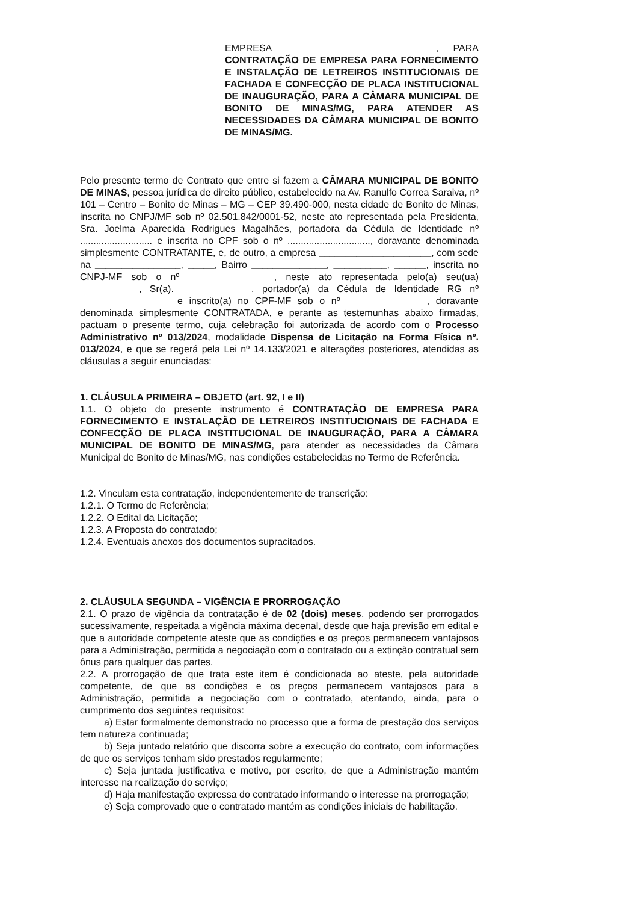EMPRESA ____________________________, PARA CONTRATAÇÃO DE EMPRESA PARA FORNECIMENTO E INSTALAÇÃO DE LETREIROS INSTITUCIONAIS DE FACHADA E CONFECÇÃO DE PLACA INSTITUCIONAL DE INAUGURAÇÃO, PARA A CÂMARA MUNICIPAL DE BONITO DE MINAS/MG, PARA ATENDER AS NECESSIDADES DA CÂMARA MUNICIPAL DE BONITO DE MINAS/MG.
Pelo presente termo de Contrato que entre si fazem a CÂMARA MUNICIPAL DE BONITO DE MINAS, pessoa jurídica de direito público, estabelecido na Av. Ranulfo Correa Saraiva, nº 101 – Centro – Bonito de Minas – MG – CEP 39.490-000, nesta cidade de Bonito de Minas, inscrita no CNPJ/MF sob nº 02.501.842/0001-52, neste ato representada pela Presidenta, Sra. Joelma Aparecida Rodrigues Magalhães, portadora da Cédula de Identidade nº ........................... e inscrita no CPF sob o nº ..............................., doravante denominada simplesmente CONTRATANTE, e, de outro, a empresa _____________________, com sede na ________________, _____, Bairro ______________, __________, ______, inscrita no CNPJ-MF sob o nº ________________, neste ato representada pelo(a) seu(ua) ___________, Sr(a). _____________, portador(a) da Cédula de Identidade RG nº _________________ e inscrito(a) no CPF-MF sob o nº _______________, doravante denominada simplesmente CONTRATADA, e perante as testemunhas abaixo firmadas, pactuam o presente termo, cuja celebração foi autorizada de acordo com o Processo Administrativo nº 013/2024, modalidade Dispensa de Licitação na Forma Física nº. 013/2024, e que se regerá pela Lei nº 14.133/2021 e alterações posteriores, atendidas as cláusulas a seguir enunciadas:
1. CLÁUSULA PRIMEIRA – OBJETO (art. 92, I e II)
1.1. O objeto do presente instrumento é CONTRATAÇÃO DE EMPRESA PARA FORNECIMENTO E INSTALAÇÃO DE LETREIROS INSTITUCIONAIS DE FACHADA E CONFECÇÃO DE PLACA INSTITUCIONAL DE INAUGURAÇÃO, PARA A CÂMARA MUNICIPAL DE BONITO DE MINAS/MG, para atender as necessidades da Câmara Municipal de Bonito de Minas/MG, nas condições estabelecidas no Termo de Referência.
1.2. Vinculam esta contratação, independentemente de transcrição:
1.2.1. O Termo de Referência;
1.2.2. O Edital da Licitação;
1.2.3. A Proposta do contratado;
1.2.4. Eventuais anexos dos documentos supracitados.
2. CLÁUSULA SEGUNDA – VIGÊNCIA E PRORROGAÇÃO
2.1. O prazo de vigência da contratação é de 02 (dois) meses, podendo ser prorrogados sucessivamente, respeitada a vigência máxima decenal, desde que haja previsão em edital e que a autoridade competente ateste que as condições e os preços permanecem vantajosos para a Administração, permitida a negociação com o contratado ou a extinção contratual sem ônus para qualquer das partes.
2.2. A prorrogação de que trata este item é condicionada ao ateste, pela autoridade competente, de que as condições e os preços permanecem vantajosos para a Administração, permitida a negociação com o contratado, atentando, ainda, para o cumprimento dos seguintes requisitos:
a) Estar formalmente demonstrado no processo que a forma de prestação dos serviços tem natureza continuada;
b) Seja juntado relatório que discorra sobre a execução do contrato, com informações de que os serviços tenham sido prestados regularmente;
c) Seja juntada justificativa e motivo, por escrito, de que a Administração mantém interesse na realização do serviço;
d) Haja manifestação expressa do contratado informando o interesse na prorrogação;
e) Seja comprovado que o contratado mantém as condições iniciais de habilitação.